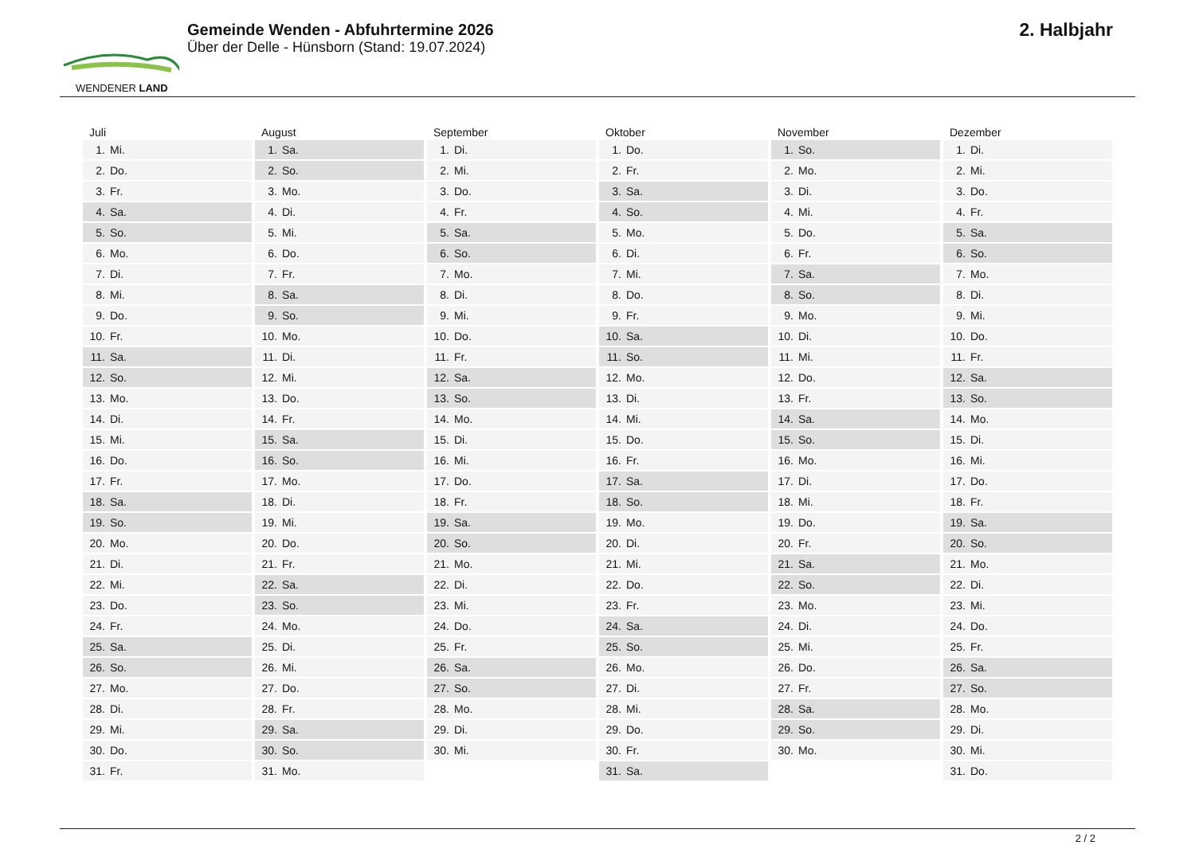WENDENER LAND
Gemeinde Wenden - Abfuhrtermine 2026
Über der Delle - Hünsborn (Stand: 19.07.2024)
2. Halbjahr
| Juli | August | September | Oktober | November | Dezember |
| --- | --- | --- | --- | --- | --- |
| 1. Mi. | 1. Sa. | 1. Di. | 1. Do. | 1. So. | 1. Di. |
| 2. Do. | 2. So. | 2. Mi. | 2. Fr. | 2. Mo. | 2. Mi. |
| 3. Fr. | 3. Mo. | 3. Do. | 3. Sa. | 3. Di. | 3. Do. |
| 4. Sa. | 4. Di. | 4. Fr. | 4. So. | 4. Mi. | 4. Fr. |
| 5. So. | 5. Mi. | 5. Sa. | 5. Mo. | 5. Do. | 5. Sa. |
| 6. Mo. | 6. Do. | 6. So. | 6. Di. | 6. Fr. | 6. So. |
| 7. Di. | 7. Fr. | 7. Mo. | 7. Mi. | 7. Sa. | 7. Mo. |
| 8. Mi. | 8. Sa. | 8. Di. | 8. Do. | 8. So. | 8. Di. |
| 9. Do. | 9. So. | 9. Mi. | 9. Fr. | 9. Mo. | 9. Mi. |
| 10. Fr. | 10. Mo. | 10. Do. | 10. Sa. | 10. Di. | 10. Do. |
| 11. Sa. | 11. Di. | 11. Fr. | 11. So. | 11. Mi. | 11. Fr. |
| 12. So. | 12. Mi. | 12. Sa. | 12. Mo. | 12. Do. | 12. Sa. |
| 13. Mo. | 13. Do. | 13. So. | 13. Di. | 13. Fr. | 13. So. |
| 14. Di. | 14. Fr. | 14. Mo. | 14. Mi. | 14. Sa. | 14. Mo. |
| 15. Mi. | 15. Sa. | 15. Di. | 15. Do. | 15. So. | 15. Di. |
| 16. Do. | 16. So. | 16. Mi. | 16. Fr. | 16. Mo. | 16. Mi. |
| 17. Fr. | 17. Mo. | 17. Do. | 17. Sa. | 17. Di. | 17. Do. |
| 18. Sa. | 18. Di. | 18. Fr. | 18. So. | 18. Mi. | 18. Fr. |
| 19. So. | 19. Mi. | 19. Sa. | 19. Mo. | 19. Do. | 19. Sa. |
| 20. Mo. | 20. Do. | 20. So. | 20. Di. | 20. Fr. | 20. So. |
| 21. Di. | 21. Fr. | 21. Mo. | 21. Mi. | 21. Sa. | 21. Mo. |
| 22. Mi. | 22. Sa. | 22. Di. | 22. Do. | 22. So. | 22. Di. |
| 23. Do. | 23. So. | 23. Mi. | 23. Fr. | 23. Mo. | 23. Mi. |
| 24. Fr. | 24. Mo. | 24. Do. | 24. Sa. | 24. Di. | 24. Do. |
| 25. Sa. | 25. Di. | 25. Fr. | 25. So. | 25. Mi. | 25. Fr. |
| 26. So. | 26. Mi. | 26. Sa. | 26. Mo. | 26. Do. | 26. Sa. |
| 27. Mo. | 27. Do. | 27. So. | 27. Di. | 27. Fr. | 27. So. |
| 28. Di. | 28. Fr. | 28. Mo. | 28. Mi. | 28. Sa. | 28. Mo. |
| 29. Mi. | 29. Sa. | 29. Di. | 29. Do. | 29. So. | 29. Di. |
| 30. Do. | 30. So. | 30. Mi. | 30. Fr. | 30. Mo. | 30. Mi. |
| 31. Fr. | 31. Mo. | | 31. Sa. | | 31. Do. |
2 / 2